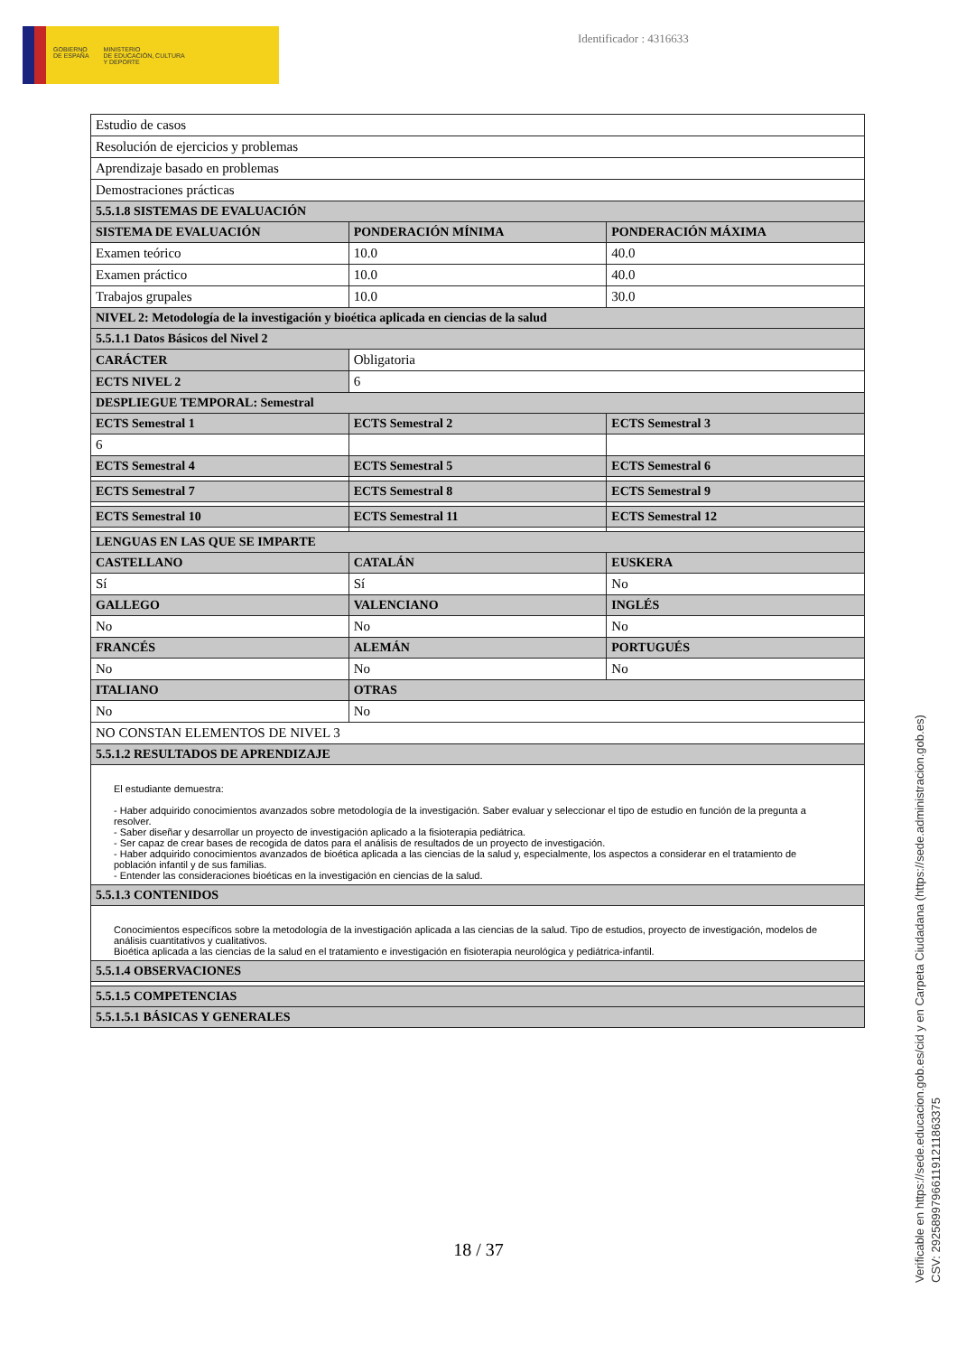GOBIERNO
DE ESPAÑA
MINISTERIO
DE EDUCACIÓN, CULTURA
Y DEPORTE
Identificador : 4316633
| Estudio de casos | | |
| Resolución de ejercicios y problemas | | |
| Aprendizaje basado en problemas | | |
| Demostraciones prácticas | | |
| 5.5.1.8 SISTEMAS DE EVALUACIÓN | | |
| SISTEMA DE EVALUACIÓN | PONDERACIÓN MÍNIMA | PONDERACIÓN MÁXIMA |
| Examen teórico | 10.0 | 40.0 |
| Examen práctico | 10.0 | 40.0 |
| Trabajos grupales | 10.0 | 30.0 |
| NIVEL 2: Metodología de la investigación y bioética aplicada en ciencias de la salud | | |
| 5.5.1.1 Datos Básicos del Nivel 2 | | |
| CARÁCTER | Obligatoria | |
| ECTS NIVEL 2 | 6 | |
| DESPLIEGUE TEMPORAL: Semestral | | |
| ECTS Semestral 1 | ECTS Semestral 2 | ECTS Semestral 3 |
| 6 | | |
| ECTS Semestral 4 | ECTS Semestral 5 | ECTS Semestral 6 |
| ECTS Semestral 7 | ECTS Semestral 8 | ECTS Semestral 9 |
| ECTS Semestral 10 | ECTS Semestral 11 | ECTS Semestral 12 |
| LENGUAS EN LAS QUE SE IMPARTE | | |
| CASTELLANO | CATALÁN | EUSKERA |
| Sí | Sí | No |
| GALLEGO | VALENCIANO | INGLÉS |
| No | No | No |
| FRANCÉS | ALEMÁN | PORTUGUÉS |
| No | No | No |
| ITALIANO | OTRAS | |
| No | No | |
| NO CONSTAN ELEMENTOS DE NIVEL 3 | | |
| 5.5.1.2 RESULTADOS DE APRENDIZAJE | | |
| El estudiante demuestra: - Haber adquirido conocimientos avanzados sobre metodología de la investigación. Saber evaluar y seleccionar el tipo de estudio en función de la pregunta a resolver. - Saber diseñar y desarrollar un proyecto de investigación aplicado a la fisioterapia pediátrica. - Ser capaz de crear bases de recogida de datos para el análisis de resultados de un proyecto de investigación. - Haber adquirido conocimientos avanzados de bioética aplicada a las ciencias de la salud y, especialmente, los aspectos a considerar en el tratamiento de población infantil y de sus familias. - Entender las consideraciones bioéticas en la investigación en ciencias de la salud. | | |
| 5.5.1.3 CONTENIDOS | | |
| Conocimientos específicos sobre la metodología de la investigación aplicada a las ciencias de la salud. Tipo de estudios, proyecto de investigación, modelos de análisis cuantitativos y cualitativos. Bioética aplicada a las ciencias de la salud en el tratamiento e investigación en fisioterapia neurológica y pediátrica-infantil. | | |
| 5.5.1.4 OBSERVACIONES | | |
| 5.5.1.5 COMPETENCIAS | | |
| 5.5.1.5.1 BÁSICAS Y GENERALES | | |
18 / 37
Verificable en https://sede.educacion.gob.es/cid y en Carpeta Ciudadana (https://sede.administracion.gob.es)
CSV: 292589979661191211863375